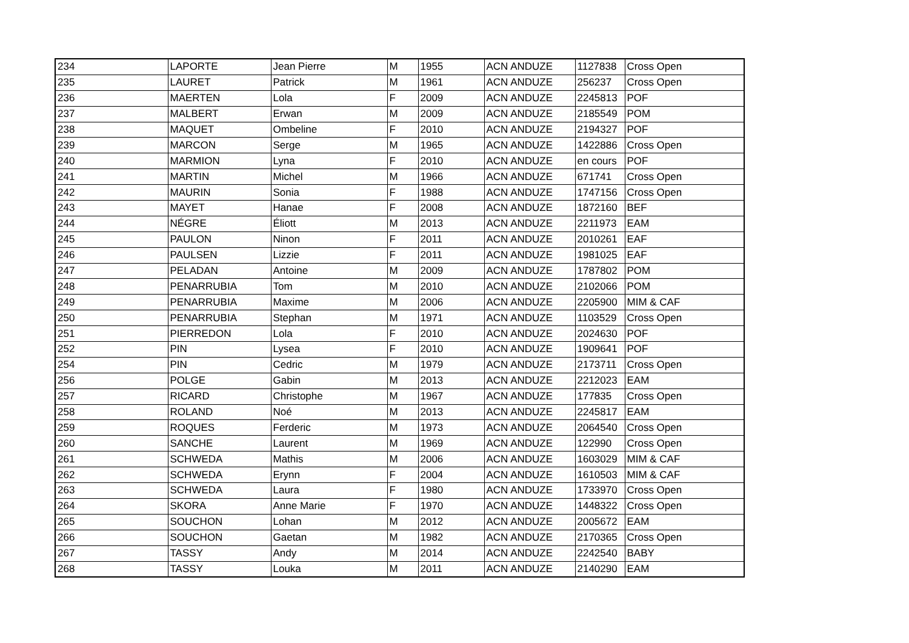| 234 | LAPORTE | Jean Pierre | M | 1955 | ACN ANDUZE | 1127838 | Cross Open |
| 235 | LAURET | Patrick | M | 1961 | ACN ANDUZE | 256237 | Cross Open |
| 236 | MAERTEN | Lola | F | 2009 | ACN ANDUZE | 2245813 | POF |
| 237 | MALBERT | Erwan | M | 2009 | ACN ANDUZE | 2185549 | POM |
| 238 | MAQUET | Ombeline | F | 2010 | ACN ANDUZE | 2194327 | POF |
| 239 | MARCON | Serge | M | 1965 | ACN ANDUZE | 1422886 | Cross Open |
| 240 | MARMION | Lyna | F | 2010 | ACN ANDUZE | en cours | POF |
| 241 | MARTIN | Michel | M | 1966 | ACN ANDUZE | 671741 | Cross Open |
| 242 | MAURIN | Sonia | F | 1988 | ACN ANDUZE | 1747156 | Cross Open |
| 243 | MAYET | Hanae | F | 2008 | ACN ANDUZE | 1872160 | BEF |
| 244 | NÉGRE | Éliott | M | 2013 | ACN ANDUZE | 2211973 | EAM |
| 245 | PAULON | Ninon | F | 2011 | ACN ANDUZE | 2010261 | EAF |
| 246 | PAULSEN | Lizzie | F | 2011 | ACN ANDUZE | 1981025 | EAF |
| 247 | PELADAN | Antoine | M | 2009 | ACN ANDUZE | 1787802 | POM |
| 248 | PENARRUBIA | Tom | M | 2010 | ACN ANDUZE | 2102066 | POM |
| 249 | PENARRUBIA | Maxime | M | 2006 | ACN ANDUZE | 2205900 | MIM & CAF |
| 250 | PENARRUBIA | Stephan | M | 1971 | ACN ANDUZE | 1103529 | Cross Open |
| 251 | PIERREDON | Lola | F | 2010 | ACN ANDUZE | 2024630 | POF |
| 252 | PIN | Lysea | F | 2010 | ACN ANDUZE | 1909641 | POF |
| 254 | PIN | Cedric | M | 1979 | ACN ANDUZE | 2173711 | Cross Open |
| 256 | POLGE | Gabin | M | 2013 | ACN ANDUZE | 2212023 | EAM |
| 257 | RICARD | Christophe | M | 1967 | ACN ANDUZE | 177835 | Cross Open |
| 258 | ROLAND | Noé | M | 2013 | ACN ANDUZE | 2245817 | EAM |
| 259 | ROQUES | Ferderic | M | 1973 | ACN ANDUZE | 2064540 | Cross Open |
| 260 | SANCHE | Laurent | M | 1969 | ACN ANDUZE | 122990 | Cross Open |
| 261 | SCHWEDA | Mathis | M | 2006 | ACN ANDUZE | 1603029 | MIM & CAF |
| 262 | SCHWEDA | Erynn | F | 2004 | ACN ANDUZE | 1610503 | MIM & CAF |
| 263 | SCHWEDA | Laura | F | 1980 | ACN ANDUZE | 1733970 | Cross Open |
| 264 | SKORA | Anne Marie | F | 1970 | ACN ANDUZE | 1448322 | Cross Open |
| 265 | SOUCHON | Lohan | M | 2012 | ACN ANDUZE | 2005672 | EAM |
| 266 | SOUCHON | Gaetan | M | 1982 | ACN ANDUZE | 2170365 | Cross Open |
| 267 | TASSY | Andy | M | 2014 | ACN ANDUZE | 2242540 | BABY |
| 268 | TASSY | Louka | M | 2011 | ACN ANDUZE | 2140290 | EAM |